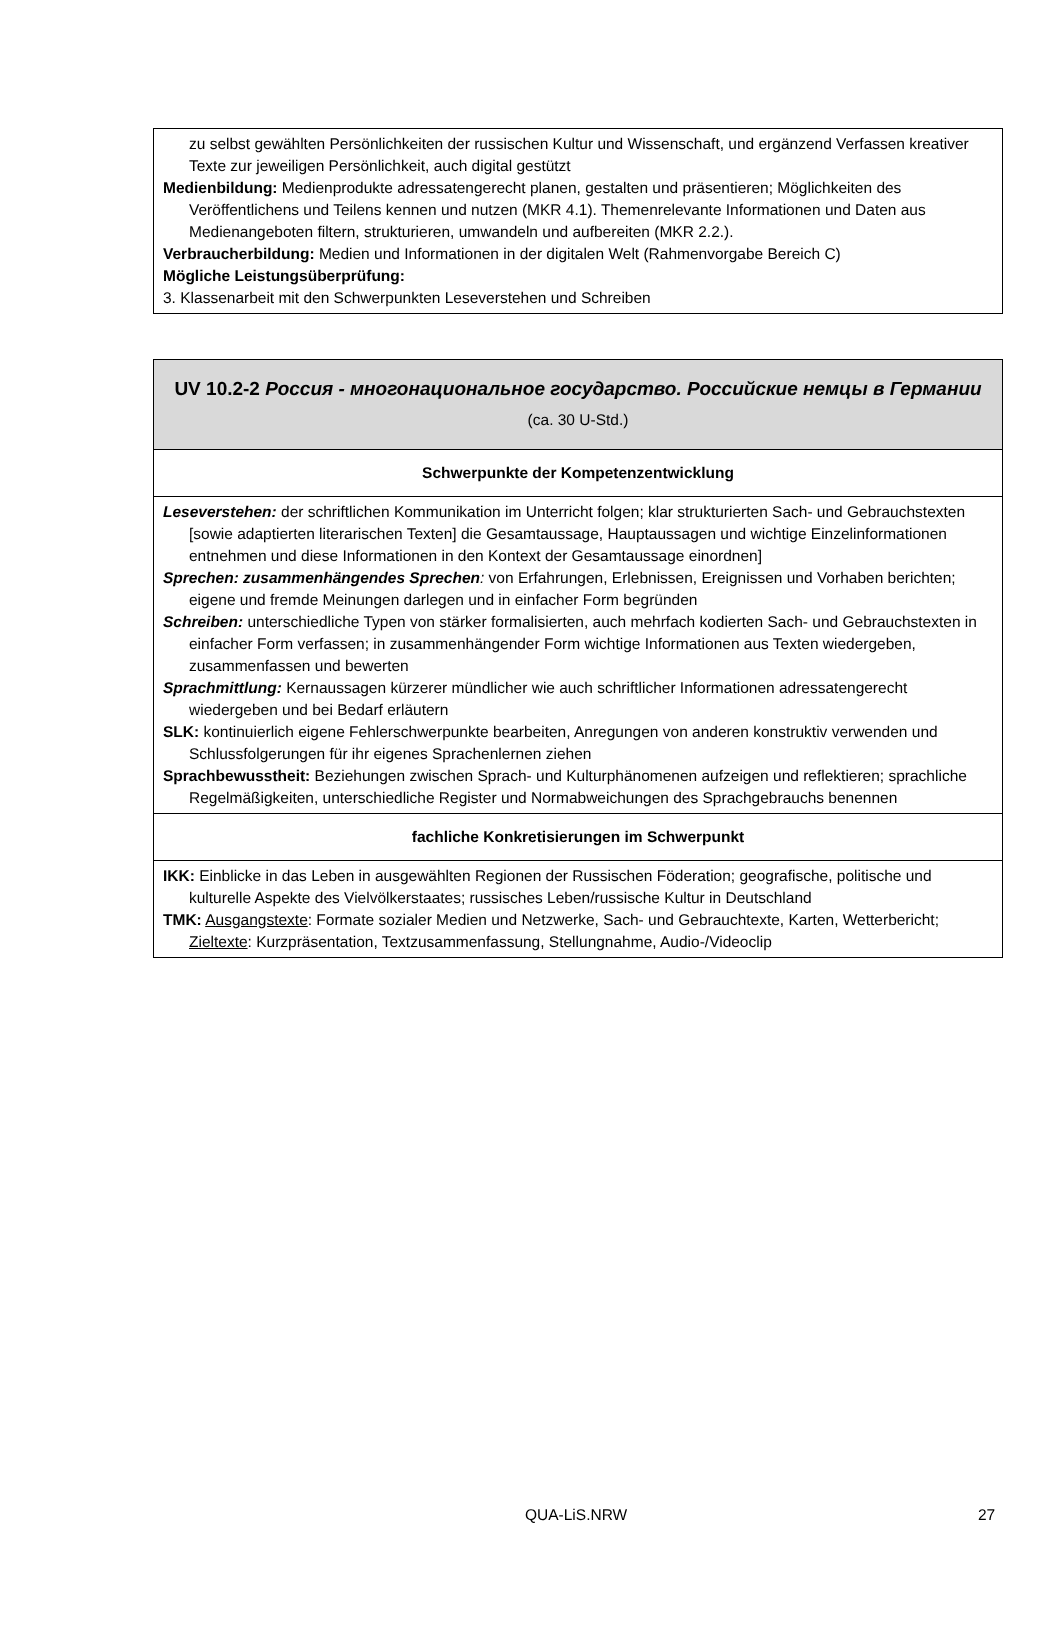| zu selbst gewählten Persönlichkeiten der russischen Kultur und Wissenschaft, und ergänzend Verfassen kreativer Texte zur jeweiligen Persönlichkeit, auch digital gestützt Medienbildung: Medienprodukte adressatengerecht planen, gestalten und präsentieren; Möglichkeiten des Veröffentlichens und Teilens kennen und nutzen (MKR 4.1). Themenrelevante Informationen und Daten aus Medienangeboten filtern, strukturieren, umwandeln und aufbereiten (MKR 2.2.). Verbraucherbildung: Medien und Informationen in der digitalen Welt (Rahmenvorgabe Bereich C) Mögliche Leistungsüberprüfung: 3. Klassenarbeit mit den Schwerpunkten Leseverstehen und Schreiben |
| UV 10.2-2 Россия - многонациональное государство. Российские немцы в Германии (ca. 30 U-Std.) |
| --- |
| Schwerpunkte der Kompetenzentwicklung |
| Leseverstehen: der schriftlichen Kommunikation im Unterricht folgen; klar strukturierten Sach- und Gebrauchstexten [sowie adaptierten literarischen Texten] die Gesamtaussage, Hauptaussagen und wichtige Einzelinformationen entnehmen und diese Informationen in den Kontext der Gesamtaussage einordnen] Sprechen: zusammenhängendes Sprechen : von Erfahrungen, Erlebnissen, Ereignissen und Vorhaben berichten; eigene und fremde Meinungen darlegen und in einfacher Form begründen Schreiben: unterschiedliche Typen von stärker formalisierten, auch mehrfach kodierten Sach- und Gebrauchstexten in einfacher Form verfassen; in zusammenhängender Form wichtige Informationen aus Texten wiedergeben, zusammenfassen und bewerten Sprachmittlung: Kernaussagen kürzerer mündlicher wie auch schriftlicher Informationen adressatengerecht wiedergeben und bei Bedarf erläutern SLK: kontinuierlich eigene Fehlerschwerpunkte bearbeiten, Anregungen von anderen konstruktiv verwenden und Schlussfolgerungen für ihr eigenes Sprachenlernen ziehen Sprachbewusstheit: Beziehungen zwischen Sprach- und Kulturphänomenen aufzeigen und reflektieren; sprachliche Regelmäßigkeiten, unterschiedliche Register und Normabweichungen des Sprachgebrauchs benennen |
| fachliche Konkretisierungen im Schwerpunkt |
| IKK: Einblicke in das Leben in ausgewählten Regionen der Russischen Föderation; geografische, politische und kulturelle Aspekte des Vielvölkerstaates; russisches Leben/russische Kultur in Deutschland TMK: Ausgangstexte : Formate sozialer Medien und Netzwerke, Sach- und Gebrauchtexte, Karten, Wetterbericht; Zieltexte : Kurzpräsentation, Textzusammenfassung, Stellungnahme, Audio-/Videoclip |
QUA-LiS.NRW 27